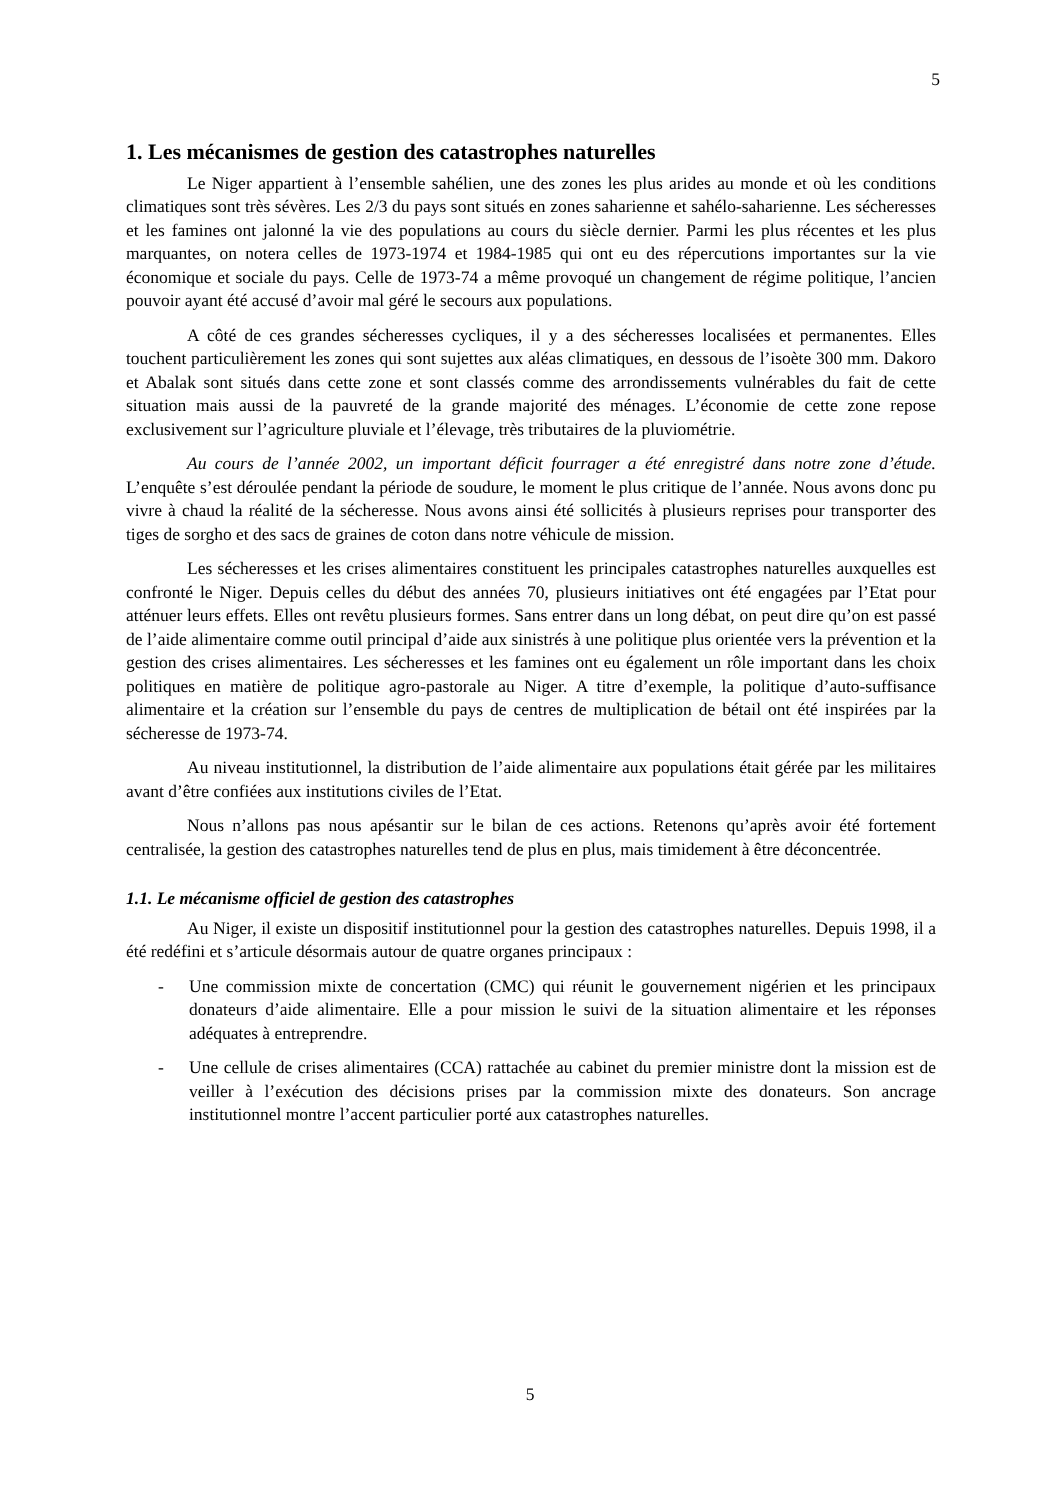5
1. Les mécanismes de gestion des catastrophes naturelles
Le Niger appartient à l’ensemble sahélien, une des zones les plus arides au monde et où les conditions climatiques sont très sévères. Les 2/3 du pays sont situés en zones saharienne et sahélo-saharienne. Les sécheresses et les famines ont jalonné la vie des populations au cours du siècle dernier. Parmi les plus récentes et les plus marquantes, on notera celles de 1973-1974 et 1984-1985 qui ont eu des répercutions importantes sur la vie économique et sociale du pays. Celle de 1973-74 a même provoqué un changement de régime politique, l’ancien pouvoir ayant été accusé d’avoir mal géré le secours aux populations.
A côté de ces grandes sécheresses cycliques, il y a des sécheresses localisées et permanentes. Elles touchent particulièrement les zones qui sont sujettes aux aléas climatiques, en dessous de l’isoète 300 mm. Dakoro et Abalak sont situés dans cette zone et sont classés comme des arrondissements vulnérables du fait de cette situation mais aussi de la pauvreté de la grande majorité des ménages. L’économie de cette zone repose exclusivement sur l’agriculture pluviale et l’élevage, très tributaires de la pluviométrie.
Au cours de l’année 2002, un important déficit fourrager a été enregistré dans notre zone d’étude. L’enquête s’est déroulée pendant la période de soudure, le moment le plus critique de l’année. Nous avons donc pu vivre à chaud la réalité de la sécheresse. Nous avons ainsi été sollicités à plusieurs reprises pour transporter des tiges de sorgho et des sacs de graines de coton dans notre véhicule de mission.
Les sécheresses et les crises alimentaires constituent les principales catastrophes naturelles auxquelles est confronté le Niger. Depuis celles du début des années 70, plusieurs initiatives ont été engagées par l’Etat pour atténuer leurs effets. Elles ont revêtu plusieurs formes. Sans entrer dans un long débat, on peut dire qu’on est passé de l’aide alimentaire comme outil principal d’aide aux sinistrés à une politique plus orientée vers la prévention et la gestion des crises alimentaires. Les sécheresses et les famines ont eu également un rôle important dans les choix politiques en matière de politique agro-pastorale au Niger. A titre d’exemple, la politique d’auto-suffisance alimentaire et la création sur l’ensemble du pays de centres de multiplication de bétail ont été inspirées par la sécheresse de 1973-74.
Au niveau institutionnel, la distribution de l’aide alimentaire aux populations était gérée par les militaires avant d’être confiées aux institutions civiles de l’Etat.
Nous n’allons pas nous apésantir sur le bilan de ces actions. Retenons qu’après avoir été fortement centralisée, la gestion des catastrophes naturelles tend de plus en plus, mais timidement à être déconcentrée.
1.1. Le mécanisme officiel de gestion des catastrophes
Au Niger, il existe un dispositif institutionnel pour la gestion des catastrophes naturelles. Depuis 1998, il a été redéfini et s’articule désormais autour de quatre organes principaux :
- Une commission mixte de concertation (CMC) qui réunit le gouvernement nigérien et les principaux donateurs d’aide alimentaire. Elle a pour mission le suivi de la situation alimentaire et les réponses adéquates à entreprendre.
- Une cellule de crises alimentaires (CCA) rattachée au cabinet du premier ministre dont la mission est de veiller à l’exécution des décisions prises par la commission mixte des donateurs. Son ancrage institutionnel montre l’accent particulier porté aux catastrophes naturelles.
5